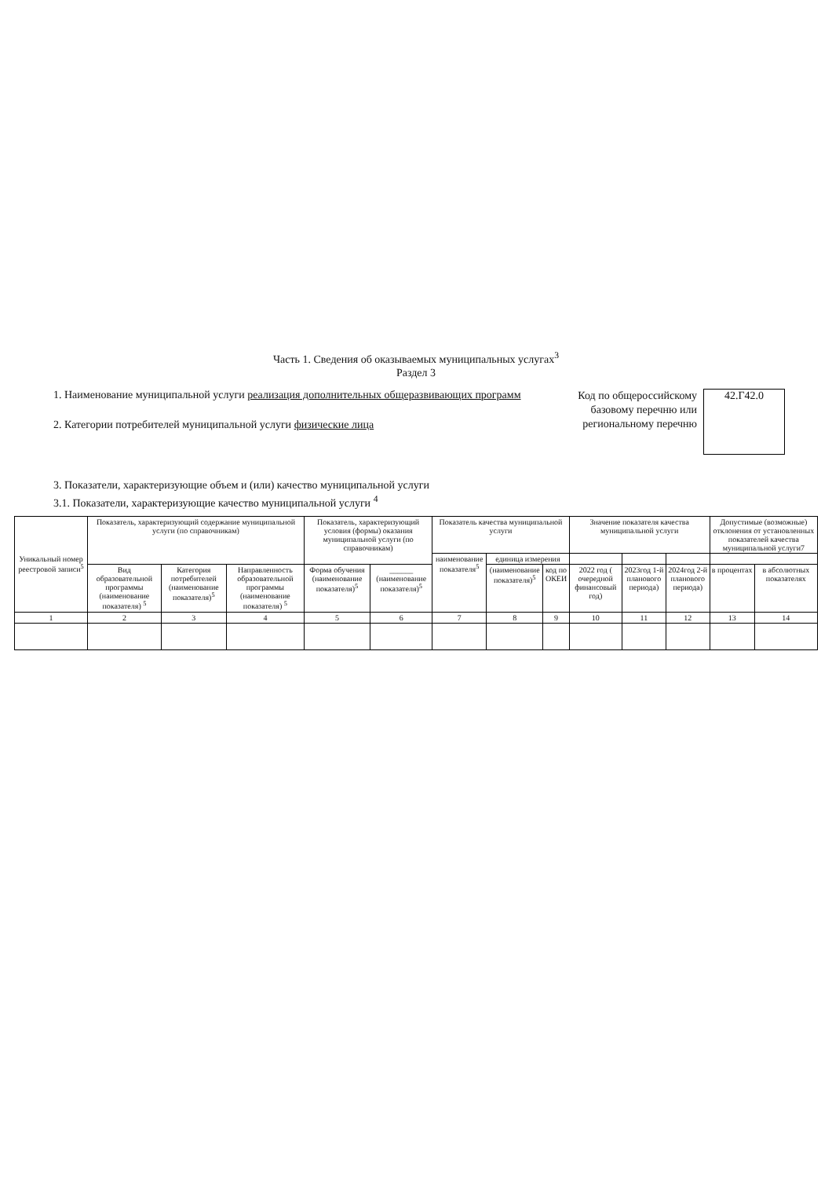Часть 1. Сведения об оказываемых муниципальных услугах<sup>3</sup>
Раздел 3
1. Наименование муниципальной услуги реализация дополнительных общеразвивающих программ
2. Категории потребителей муниципальной услуги физические лица
Код по общероссийскому базовому перечню или региональному перечню
42.Г42.0
3. Показатели, характеризующие объем и (или) качество муниципальной услуги
3.1. Показатели, характеризующие качество муниципальной услуги <sup>4</sup>
| Уникальный номер реестровой записи<sup>5</sup> | Показатель, характеризующий содержание муниципальной услуги (по справочникам) | | | Показатель, характеризующий условия (формы) оказания муниципальной услуги (по справочникам) | | Показатель качества муниципальной услуги | | | Значение показателя качества муниципальной услуги | | | Допустимые (возможные) отклонения от установленных показателей качества муниципальной услуги7 | |
| --- | --- | --- | --- | --- | --- | --- | --- | --- | --- | --- | --- | --- | --- |
| | | | | | | наименование показателя<sup>5</sup> | единица измерения | | | | | | |
| | Вид образовательной программы (наименование показателя) <sup>5</sup> | Категория потребителей (наименование показателя)<sup>5</sup> | Направленность образовательной программы (наименование показателя) <sup>5</sup> | Форма обучения (наименование показателя)<sup>5</sup> | ______ (наименование показателя)<sup>5</sup> | | (наименование показателя)<sup>5</sup> | код по ОКЕИ | 2022 год ( очередной финансовый год) | 2023год 1-й планового периода) | 2024год 2-й планового периода) | в процентах | в абсолютных показателях |
| 1 | 2 | 3 | 4 | 5 | 6 | 7 | 8 | 9 | 10 | 11 | 12 | 13 | 14 |